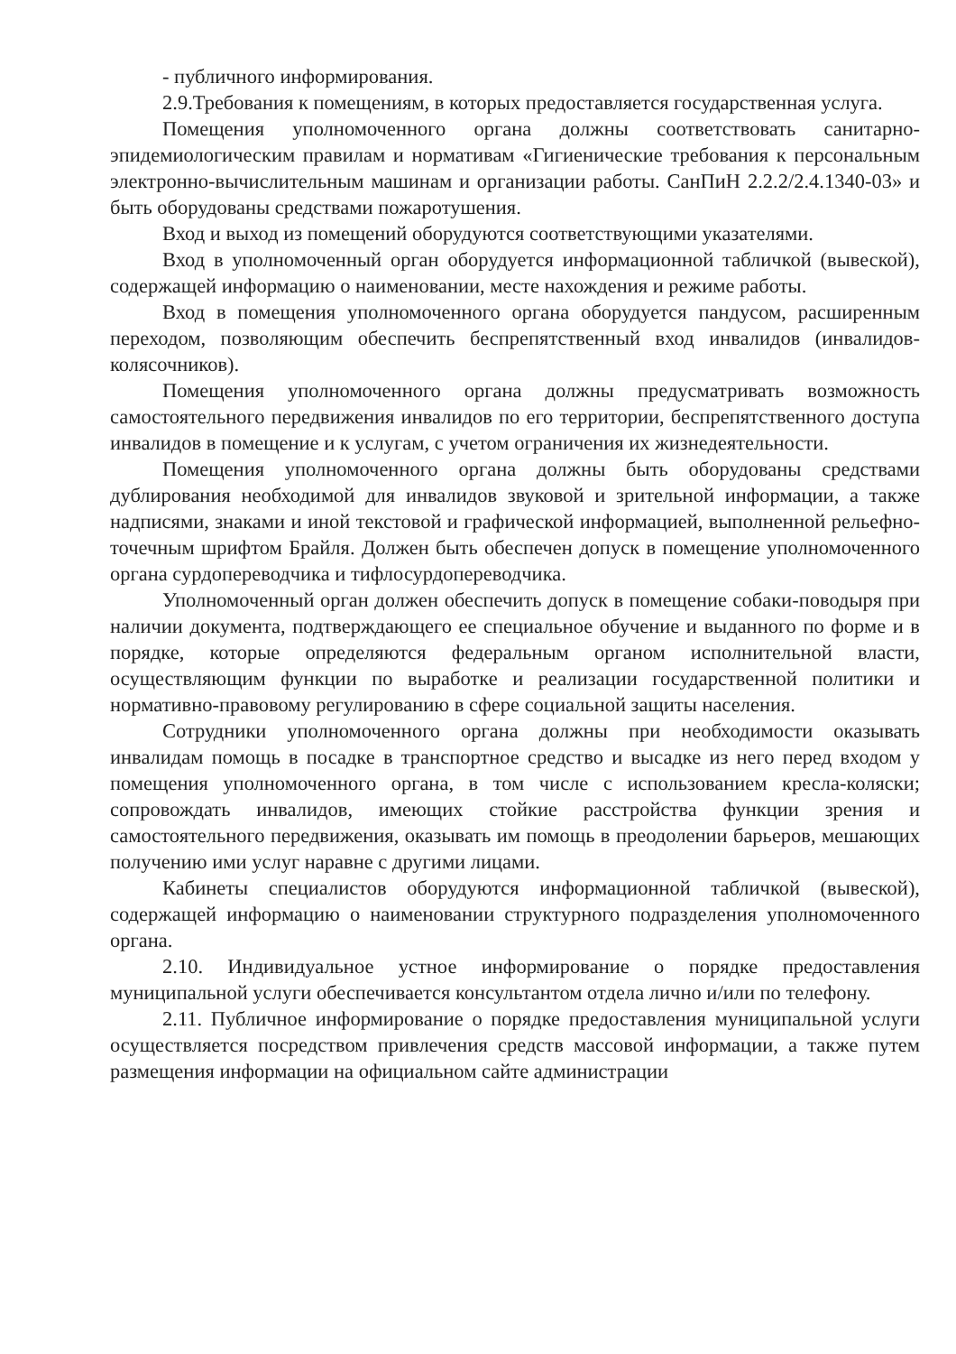- публичного информирования.
2.9.Требования к помещениям, в которых предоставляется государственная услуга.
Помещения уполномоченного органа должны соответствовать санитарно-эпидемиологическим правилам и нормативам «Гигиенические требования к персональным электронно-вычислительным машинам и организации работы. СанПиН 2.2.2/2.4.1340-03» и быть оборудованы средствами пожаротушения.
Вход и выход из помещений оборудуются соответствующими указателями.
Вход в уполномоченный орган оборудуется информационной табличкой (вывеской), содержащей информацию о наименовании, месте нахождения и режиме работы.
Вход в помещения уполномоченного органа оборудуется пандусом, расширенным переходом, позволяющим обеспечить беспрепятственный вход инвалидов (инвалидов-колясочников).
Помещения уполномоченного органа должны предусматривать возможность самостоятельного передвижения инвалидов по его территории, беспрепятственного доступа инвалидов в помещение и к услугам, с учетом ограничения их жизнедеятельности.
Помещения уполномоченного органа должны быть оборудованы средствами дублирования необходимой для инвалидов звуковой и зрительной информации, а также надписями, знаками и иной текстовой и графической информацией, выполненной рельефно-точечным шрифтом Брайля. Должен быть обеспечен допуск в помещение уполномоченного органа сурдопереводчика и тифлосурдопереводчика.
Уполномоченный орган должен обеспечить допуск в помещение собаки-поводыря при наличии документа, подтверждающего ее специальное обучение и выданного по форме и в порядке, которые определяются федеральным органом исполнительной власти, осуществляющим функции по выработке и реализации государственной политики и нормативно-правовому регулированию в сфере социальной защиты населения.
Сотрудники уполномоченного органа должны при необходимости оказывать инвалидам помощь в посадке в транспортное средство и высадке из него перед входом у помещения уполномоченного органа, в том числе с использованием кресла-коляски; сопровождать инвалидов, имеющих стойкие расстройства функции зрения и самостоятельного передвижения, оказывать им помощь в преодолении барьеров, мешающих получению ими услуг наравне с другими лицами.
Кабинеты специалистов оборудуются информационной табличкой (вывеской), содержащей информацию о наименовании структурного подразделения уполномоченного органа.
2.10. Индивидуальное устное информирование о порядке предоставления муниципальной услуги обеспечивается консультантом отдела лично и/или по телефону.
2.11. Публичное информирование о порядке предоставления муниципальной услуги осуществляется посредством привлечения средств массовой информации, а также путем размещения информации на официальном сайте администрации